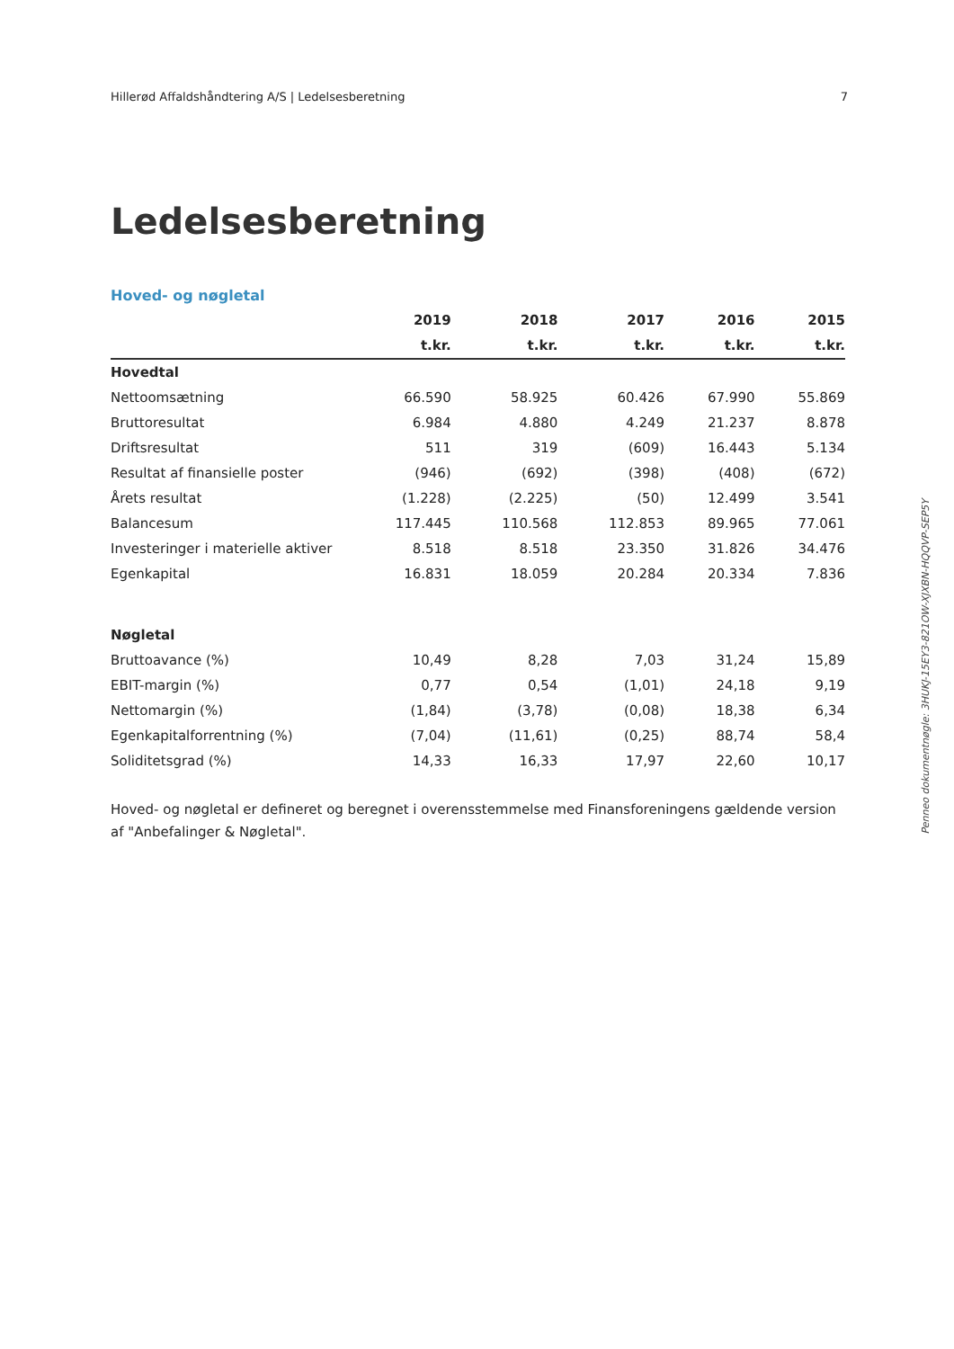Hillerød Affaldshåndtering A/S | Ledelsesberetning 7
Ledelsesberetning
Hoved- og nøgletal
| | 2019 | 2018 | 2017 | 2016 | 2015 |
| --- | --- | --- | --- | --- | --- |
| | t.kr. | t.kr. | t.kr. | t.kr. | t.kr. |
| Hovedtal | | | | | |
| Nettoomsætning | 66.590 | 58.925 | 60.426 | 67.990 | 55.869 |
| Bruttoresultat | 6.984 | 4.880 | 4.249 | 21.237 | 8.878 |
| Driftsresultat | 511 | 319 | (609) | 16.443 | 5.134 |
| Resultat af finansielle poster | (946) | (692) | (398) | (408) | (672) |
| Årets resultat | (1.228) | (2.225) | (50) | 12.499 | 3.541 |
| Balancesum | 117.445 | 110.568 | 112.853 | 89.965 | 77.061 |
| Investeringer i materielle aktiver | 8.518 | 8.518 | 23.350 | 31.826 | 34.476 |
| Egenkapital | 16.831 | 18.059 | 20.284 | 20.334 | 7.836 |
| Nøgletal | | | | | |
| Bruttoavance (%) | 10,49 | 8,28 | 7,03 | 31,24 | 15,89 |
| EBIT-margin (%) | 0,77 | 0,54 | (1,01) | 24,18 | 9,19 |
| Nettomargin (%) | (1,84) | (3,78) | (0,08) | 18,38 | 6,34 |
| Egenkapitalforrentning (%) | (7,04) | (11,61) | (0,25) | 88,74 | 58,4 |
| Soliditetsgrad (%) | 14,33 | 16,33 | 17,97 | 22,60 | 10,17 |
Hoved- og nøgletal er defineret og beregnet i overensstemmelse med Finansforeningens gældende version af "Anbefalinger & Nøgletal".
Penneo dokumentnøgle: 3HUKJ-15EY3-821OW-XJXBN-HQQVP-SEP5Y